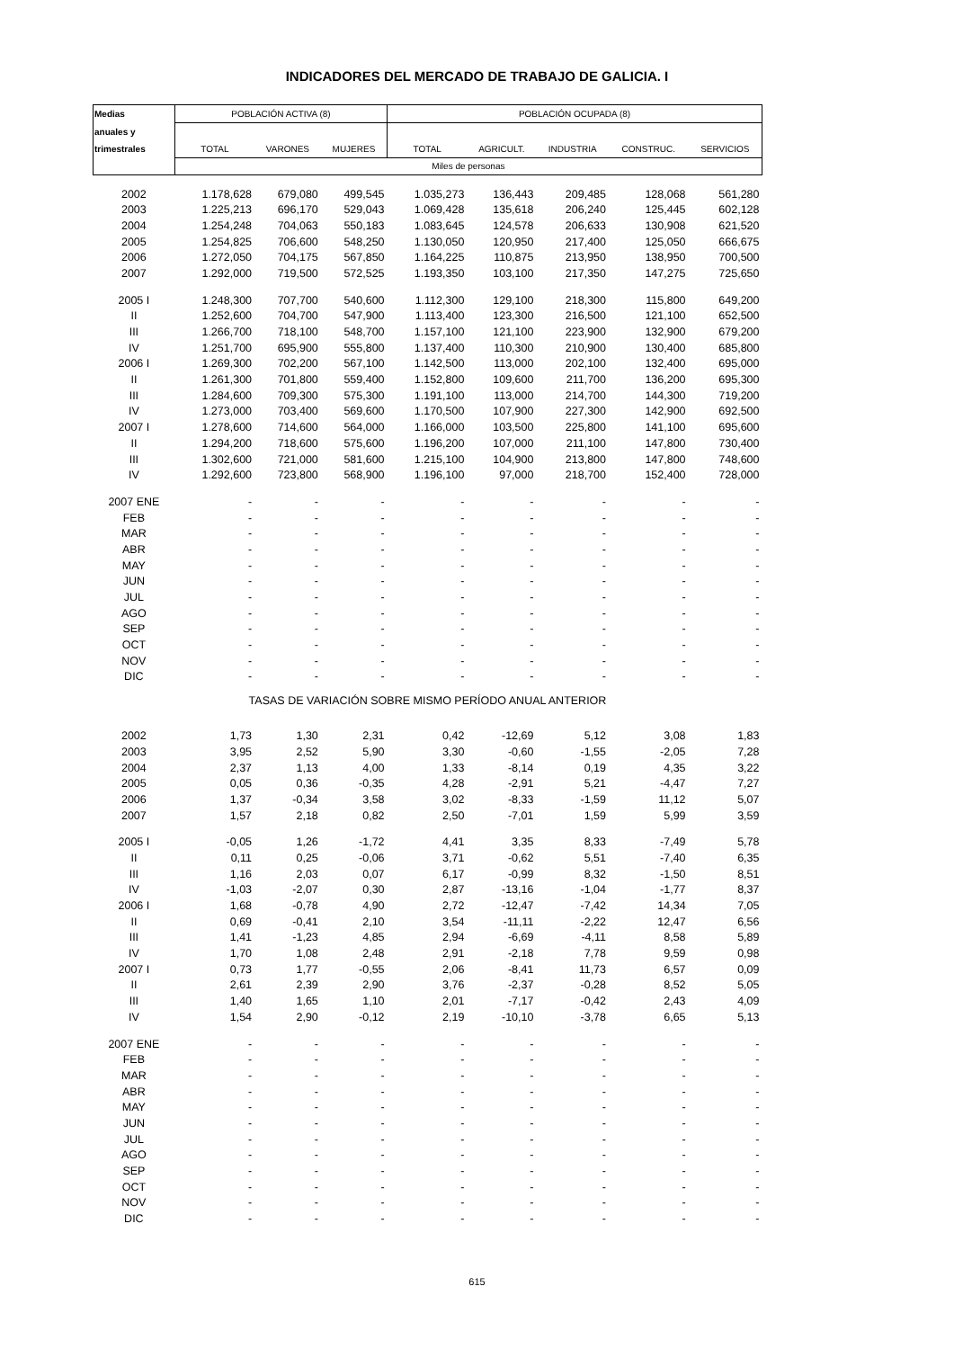INDICADORES DEL MERCADO DE TRABAJO DE GALICIA. I
| Medias | POBLACIÓN ACTIVA (8) | | | POBLACIÓN OCUPADA (8) | | | | |
| --- | --- | --- | --- | --- | --- | --- | --- | --- |
| anuales y | | | | | | | | |
| trimestrales | TOTAL | VARONES | MUJERES | TOTAL | AGRICULT. | INDUSTRIA | CONSTRUC. | SERVICIOS |
| | Miles de personas | | | | | | | |
| 2002 | 1.178,628 | 679,080 | 499,545 | 1.035,273 | 136,443 | 209,485 | 128,068 | 561,280 |
| 2003 | 1.225,213 | 696,170 | 529,043 | 1.069,428 | 135,618 | 206,240 | 125,445 | 602,128 |
| 2004 | 1.254,248 | 704,063 | 550,183 | 1.083,645 | 124,578 | 206,633 | 130,908 | 621,520 |
| 2005 | 1.254,825 | 706,600 | 548,250 | 1.130,050 | 120,950 | 217,400 | 125,050 | 666,675 |
| 2006 | 1.272,050 | 704,175 | 567,850 | 1.164,225 | 110,875 | 213,950 | 138,950 | 700,500 |
| 2007 | 1.292,000 | 719,500 | 572,525 | 1.193,350 | 103,100 | 217,350 | 147,275 | 725,650 |
| 2005 I | 1.248,300 | 707,700 | 540,600 | 1.112,300 | 129,100 | 218,300 | 115,800 | 649,200 |
| II | 1.252,600 | 704,700 | 547,900 | 1.113,400 | 123,300 | 216,500 | 121,100 | 652,500 |
| III | 1.266,700 | 718,100 | 548,700 | 1.157,100 | 121,100 | 223,900 | 132,900 | 679,200 |
| IV | 1.251,700 | 695,900 | 555,800 | 1.137,400 | 110,300 | 210,900 | 130,400 | 685,800 |
| 2006 I | 1.269,300 | 702,200 | 567,100 | 1.142,500 | 113,000 | 202,100 | 132,400 | 695,000 |
| II | 1.261,300 | 701,800 | 559,400 | 1.152,800 | 109,600 | 211,700 | 136,200 | 695,300 |
| III | 1.284,600 | 709,300 | 575,300 | 1.191,100 | 113,000 | 214,700 | 144,300 | 719,200 |
| IV | 1.273,000 | 703,400 | 569,600 | 1.170,500 | 107,900 | 227,300 | 142,900 | 692,500 |
| 2007 I | 1.278,600 | 714,600 | 564,000 | 1.166,000 | 103,500 | 225,800 | 141,100 | 695,600 |
| II | 1.294,200 | 718,600 | 575,600 | 1.196,200 | 107,000 | 211,100 | 147,800 | 730,400 |
| III | 1.302,600 | 721,000 | 581,600 | 1.215,100 | 104,900 | 213,800 | 147,800 | 748,600 |
| IV | 1.292,600 | 723,800 | 568,900 | 1.196,100 | 97,000 | 218,700 | 152,400 | 728,000 |
| 2007 ENE | - | - | - | - | - | - | - | - |
| FEB | - | - | - | - | - | - | - | - |
| MAR | - | - | - | - | - | - | - | - |
| ABR | - | - | - | - | - | - | - | - |
| MAY | - | - | - | - | - | - | - | - |
| JUN | - | - | - | - | - | - | - | - |
| JUL | - | - | - | - | - | - | - | - |
| AGO | - | - | - | - | - | - | - | - |
| SEP | - | - | - | - | - | - | - | - |
| OCT | - | - | - | - | - | - | - | - |
| NOV | - | - | - | - | - | - | - | - |
| DIC | - | - | - | - | - | - | - | - |
| TASAS DE VARIACIÓN SOBRE MISMO PERÍODO ANUAL ANTERIOR | | | | | | | | |
| 2002 | 1,73 | 1,30 | 2,31 | 0,42 | -12,69 | 5,12 | 3,08 | 1,83 |
| 2003 | 3,95 | 2,52 | 5,90 | 3,30 | -0,60 | -1,55 | -2,05 | 7,28 |
| 2004 | 2,37 | 1,13 | 4,00 | 1,33 | -8,14 | 0,19 | 4,35 | 3,22 |
| 2005 | 0,05 | 0,36 | -0,35 | 4,28 | -2,91 | 5,21 | -4,47 | 7,27 |
| 2006 | 1,37 | -0,34 | 3,58 | 3,02 | -8,33 | -1,59 | 11,12 | 5,07 |
| 2007 | 1,57 | 2,18 | 0,82 | 2,50 | -7,01 | 1,59 | 5,99 | 3,59 |
| 2005 I | -0,05 | 1,26 | -1,72 | 4,41 | 3,35 | 8,33 | -7,49 | 5,78 |
| II | 0,11 | 0,25 | -0,06 | 3,71 | -0,62 | 5,51 | -7,40 | 6,35 |
| III | 1,16 | 2,03 | 0,07 | 6,17 | -0,99 | 8,32 | -1,50 | 8,51 |
| IV | -1,03 | -2,07 | 0,30 | 2,87 | -13,16 | -1,04 | -1,77 | 8,37 |
| 2006 I | 1,68 | -0,78 | 4,90 | 2,72 | -12,47 | -7,42 | 14,34 | 7,05 |
| II | 0,69 | -0,41 | 2,10 | 3,54 | -11,11 | -2,22 | 12,47 | 6,56 |
| III | 1,41 | -1,23 | 4,85 | 2,94 | -6,69 | -4,11 | 8,58 | 5,89 |
| IV | 1,70 | 1,08 | 2,48 | 2,91 | -2,18 | 7,78 | 9,59 | 0,98 |
| 2007 I | 0,73 | 1,77 | -0,55 | 2,06 | -8,41 | 11,73 | 6,57 | 0,09 |
| II | 2,61 | 2,39 | 2,90 | 3,76 | -2,37 | -0,28 | 8,52 | 5,05 |
| III | 1,40 | 1,65 | 1,10 | 2,01 | -7,17 | -0,42 | 2,43 | 4,09 |
| IV | 1,54 | 2,90 | -0,12 | 2,19 | -10,10 | -3,78 | 6,65 | 5,13 |
| 2007 ENE | - | - | - | - | - | - | - | - |
| FEB | - | - | - | - | - | - | - | - |
| MAR | - | - | - | - | - | - | - | - |
| ABR | - | - | - | - | - | - | - | - |
| MAY | - | - | - | - | - | - | - | - |
| JUN | - | - | - | - | - | - | - | - |
| JUL | - | - | - | - | - | - | - | - |
| AGO | - | - | - | - | - | - | - | - |
| SEP | - | - | - | - | - | - | - | - |
| OCT | - | - | - | - | - | - | - | - |
| NOV | - | - | - | - | - | - | - | - |
| DIC | - | - | - | - | - | - | - | - |
615